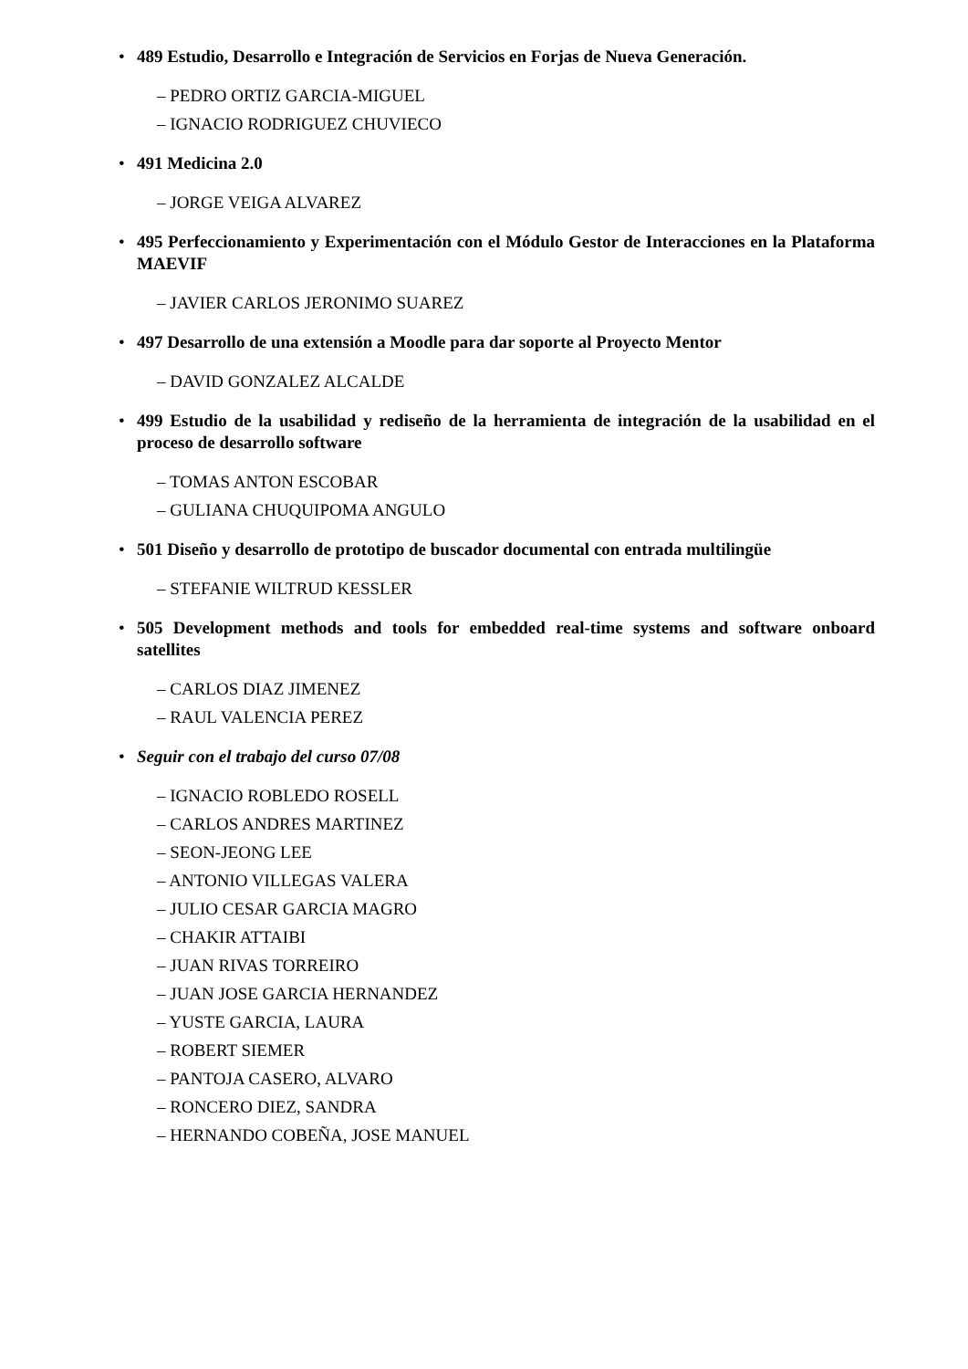• 489 Estudio, Desarrollo e Integración de Servicios en Forjas de Nueva Generación.
– PEDRO ORTIZ GARCIA-MIGUEL
– IGNACIO RODRIGUEZ CHUVIECO
• 491 Medicina 2.0
– JORGE VEIGA ALVAREZ
• 495 Perfeccionamiento y Experimentación con el Módulo Gestor de Interacciones en la Plataforma MAEVIF
– JAVIER CARLOS JERONIMO SUAREZ
• 497 Desarrollo de una extensión a Moodle para dar soporte al Proyecto Mentor
– DAVID GONZALEZ ALCALDE
• 499 Estudio de la usabilidad y rediseño de la herramienta de integración de la usabilidad en el proceso de desarrollo software
– TOMAS ANTON ESCOBAR
– GULIANA CHUQUIPOMA ANGULO
• 501 Diseño y desarrollo de prototipo de buscador documental con entrada multilingüe
– STEFANIE WILTRUD KESSLER
• 505 Development methods and tools for embedded real-time systems and software onboard satellites
– CARLOS DIAZ JIMENEZ
– RAUL VALENCIA PEREZ
• Seguir con el trabajo del curso 07/08
– IGNACIO ROBLEDO ROSELL
– CARLOS ANDRES MARTINEZ
– SEON-JEONG LEE
– ANTONIO VILLEGAS VALERA
– JULIO CESAR GARCIA MAGRO
– CHAKIR ATTAIBI
– JUAN RIVAS TORREIRO
– JUAN JOSE GARCIA HERNANDEZ
– YUSTE GARCIA, LAURA
– ROBERT SIEMER
– PANTOJA CASERO, ALVARO
– RONCERO DIEZ, SANDRA
– HERNANDO COBEÑA, JOSE MANUEL